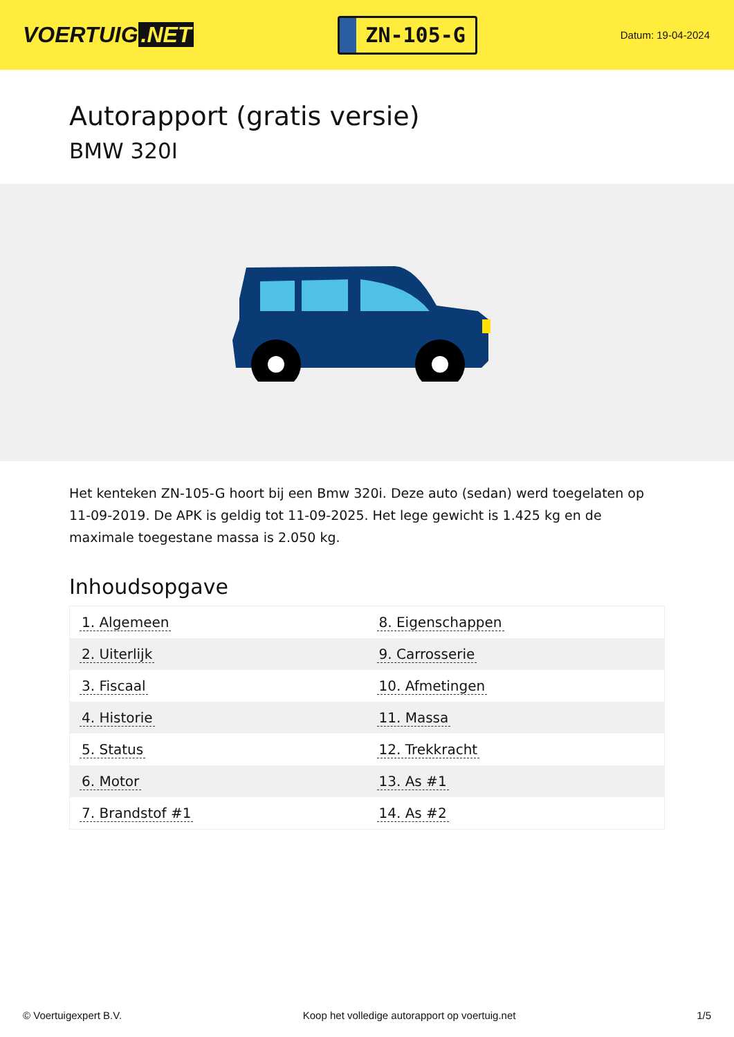VOERTUIG.NET
ZN-105-G
Datum: 19-04-2024
Autorapport (gratis versie)
BMW 320I
Het kenteken ZN-105-G hoort bij een Bmw 320i. Deze auto (sedan) werd toegelaten op 11-09-2019. De APK is geldig tot 11-09-2025. Het lege gewicht is 1.425 kg en de maximale toegestane massa is 2.050 kg.
Inhoudsopgave
| 1. Algemeen | 8. Eigenschappen |
| 2. Uiterlijk | 9. Carrosserie |
| 3. Fiscaal | 10. Afmetingen |
| 4. Historie | 11. Massa |
| 5. Status | 12. Trekkracht |
| 6. Motor | 13. As #1 |
| 7. Brandstof #1 | 14. As #2 |
© Voertuigexpert B.V. Koop het volledige autorapport op voertuig.net 1/5